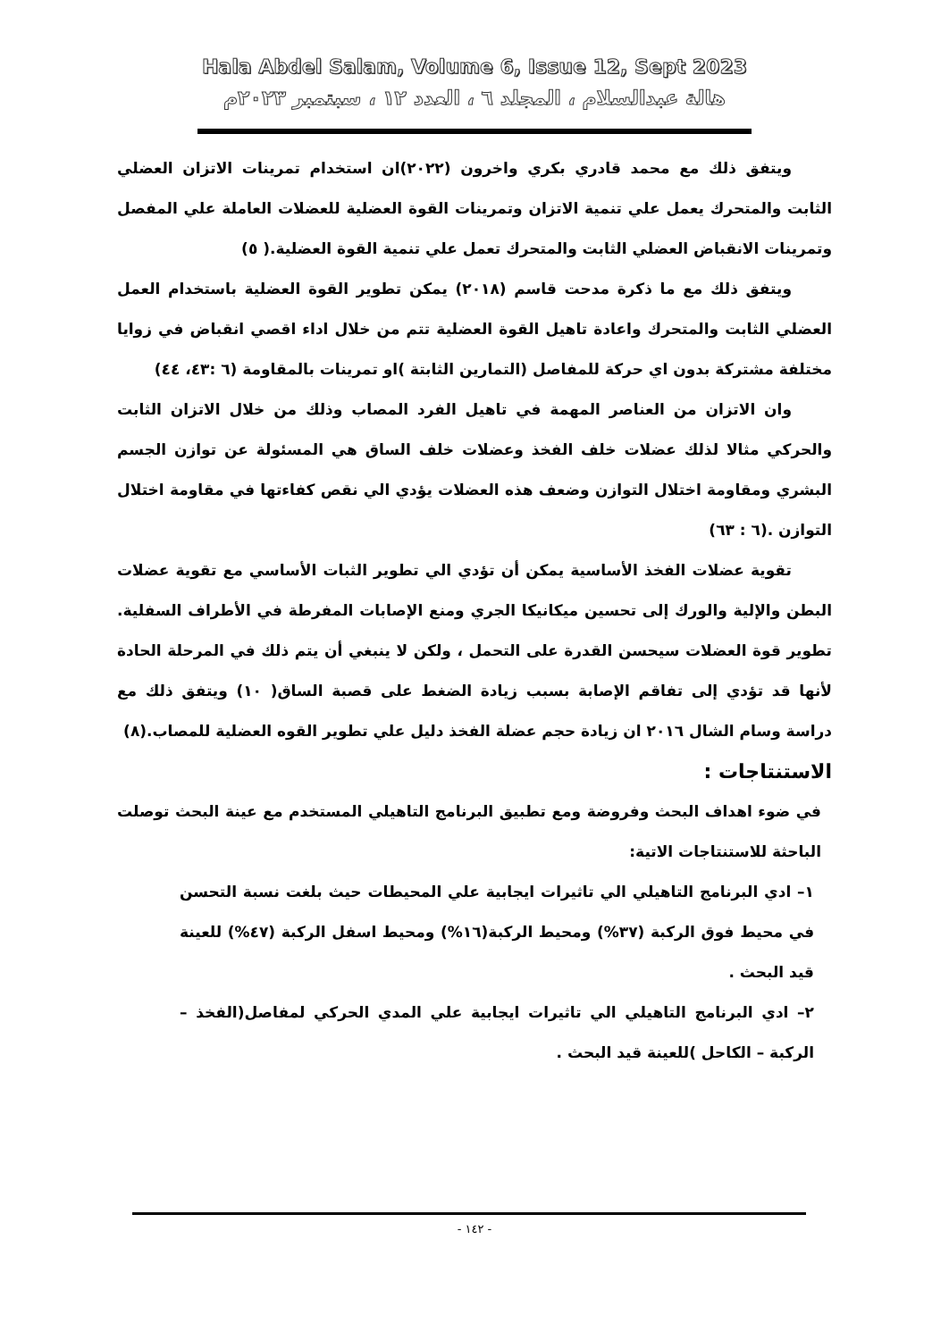Hala Abdel Salam, Volume 6, Issue 12, Sept 2023
هالة عبدالسلام ، المجلد ٦ ، العدد ١٢ ، سبتمبر ٢٠٢٣م
ويتفق ذلك مع محمد قادري بكري واخرون (٢٠٢٢)ان استخدام تمرينات الاتزان العضلي الثابت والمتحرك يعمل علي تنمية الاتزان وتمرينات القوة العضلية للعضلات العاملة علي المفصل وتمرينات الانقباض العضلي الثابت والمتحرك تعمل علي تنمية القوة العضلية.( ٥)
ويتفق ذلك مع ما ذكرة مدحت قاسم (٢٠١٨) يمكن تطوير القوة العضلية باستخدام العمل العضلي الثابت والمتحرك واعادة تاهيل القوة العضلية تتم من خلال اداء اقصي انقباض في زوايا مختلفة مشتركة بدون اي حركة للمفاصل (التمارين الثابتة )او تمرينات بالمقاومة (٦ :٤٣، ٤٤)
وان الاتزان من العناصر المهمة في تاهيل الفرد المصاب وذلك من خلال الاتزان الثابت والحركي مثالا لذلك عضلات خلف الفخذ وعضلات خلف الساق هي المسئولة عن توازن الجسم البشري ومقاومة اختلال التوازن وضعف هذه العضلات يؤدي الي نقص كفاءتها في مقاومة اختلال التوازن .(٦ : ٦٣)
تقوية عضلات الفخذ الأساسية يمكن أن تؤدي الي تطوير الثبات الأساسي مع تقوية عضلات البطن والإلية والورك إلى تحسين ميكانيكا الجري ومنع الإصابات المفرطة في الأطراف السفلية. تطوير قوة العضلات سيحسن القدرة على التحمل ، ولكن لا ينبغي أن يتم ذلك في المرحلة الحادة لأنها قد تؤدي إلى تفاقم الإصابة بسبب زيادة الضغط على قصبة الساق( ١٠) ويتفق ذلك مع دراسة وسام الشال ٢٠١٦ ان زيادة حجم عضلة الفخذ دليل علي تطوير القوه العضلية للمصاب.(٨)
الاستنتاجات :
في ضوء اهداف البحث وفروضة ومع تطبيق البرنامج التاهيلي المستخدم مع عينة البحث توصلت الباحثة للاستنتاجات الاتية:
١– ادي البرنامج التاهيلي الي تاثيرات ايجابية علي المحيطات حيث بلغت نسبة التحسن في محيط فوق الركبة (٣٧%) ومحيط الركبة(١٦%) ومحيط اسفل الركبة (٤٧%) للعينة قيد البحث .
٢– ادي البرنامج التاهيلي الي تاثيرات ايجابية علي المدي الحركي لمفاصل(الفخذ – الركبة – الكاحل )للعينة قيد البحث .
- ١٤٢ -